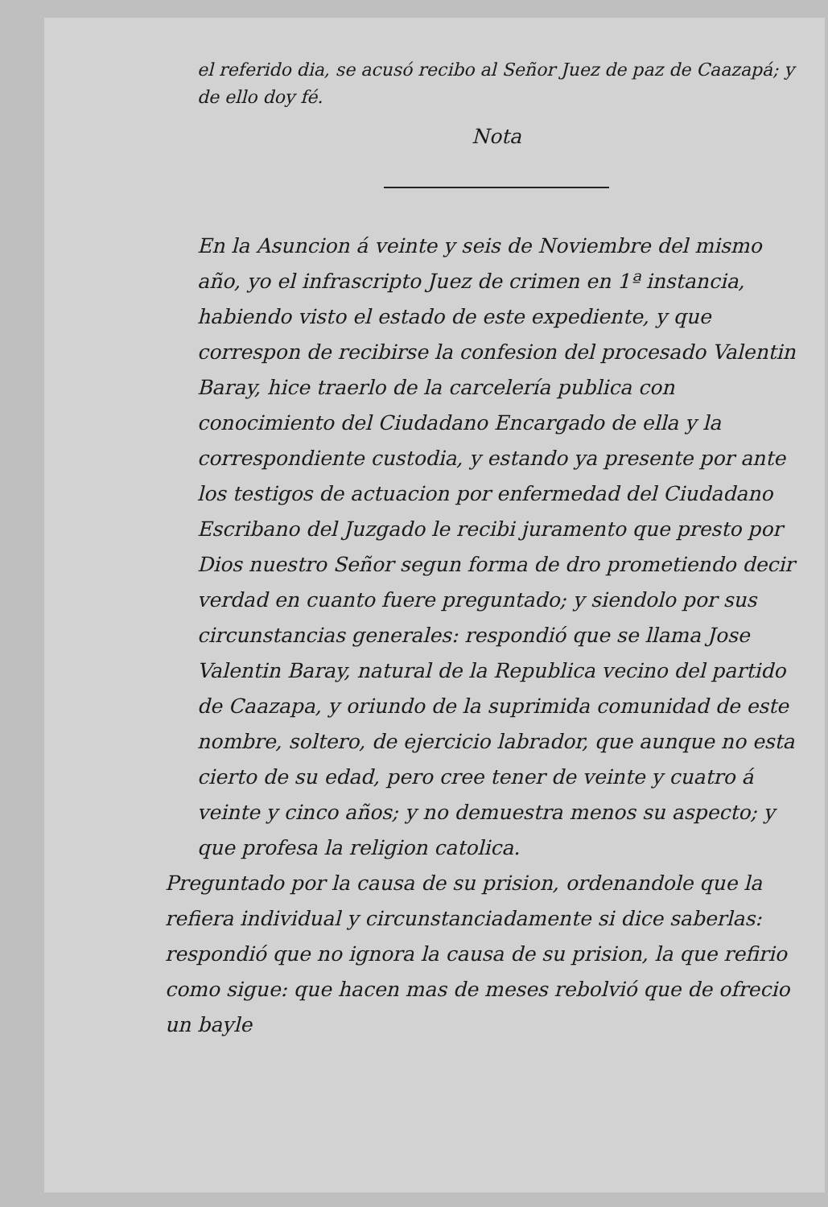el referido dia, se acusó recibo al Señor Juez de paz de Caazapá; y de ello doy fé.
Nota
En la Asuncion á veinte y seis de Noviembre del mismo año, yo el infrascripto Juez de crimen en 1ª instancia, habiendo visto el estado de este expediente, y que correspon de recibirse la confesion del procesado Valentin Baray, hice traerlo de la carcelería publica con conocimiento del Ciudadano Encargado de ella y la correspondiente custodia, y estando ya presente por ante los testigos de actuacion por enfermedad del Ciudadano Escribano del Juzgado le recibi juramento que presto por Dios nuestro Señor segun forma de dro prometiendo decir verdad en cuanto fuere preguntado; y siendolo por sus circunstancias generales: respondió que se llama Jose Valentin Baray, natural de la Republica vecino del partido de Caazapa, y oriundo de la suprimida comunidad de este nombre, soltero, de ejercicio labrador, que aunque no esta cierto de su edad, pero cree tener de veinte y cuatro á veinte y cinco años; y no demuestra menos su aspecto; y que profesa la religion catolica.
Preguntado por la causa de su prision, ordenandole que la refiera individual y circunstanciadamente si dice saberlas: respondió que no ignora la causa de su prision, la que refirio como sigue: que hacen mas de meses rebolvió que de ofrecio un bayle